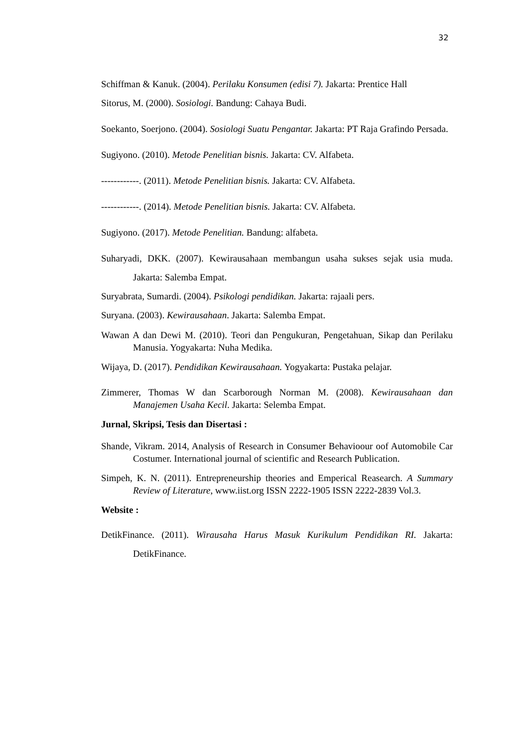32
Schiffman & Kanuk. (2004). Perilaku Konsumen (edisi 7). Jakarta: Prentice Hall
Sitorus, M. (2000). Sosiologi. Bandung: Cahaya Budi.
Soekanto, Soerjono. (2004). Sosiologi Suatu Pengantar. Jakarta: PT Raja Grafindo Persada.
Sugiyono. (2010). Metode Penelitian bisnis. Jakarta: CV. Alfabeta.
------------. (2011). Metode Penelitian bisnis. Jakarta: CV. Alfabeta.
------------. (2014). Metode Penelitian bisnis. Jakarta: CV. Alfabeta.
Sugiyono. (2017). Metode Penelitian. Bandung: alfabeta.
Suharyadi, DKK. (2007). Kewirausahaan membangun usaha sukses sejak usia muda. Jakarta: Salemba Empat.
Suryabrata, Sumardi. (2004). Psikologi pendidikan. Jakarta: rajaali pers.
Suryana. (2003). Kewirausahaan. Jakarta: Salemba Empat.
Wawan A dan Dewi M. (2010). Teori dan Pengukuran, Pengetahuan, Sikap dan Perilaku Manusia. Yogyakarta: Nuha Medika.
Wijaya, D. (2017). Pendidikan Kewirausahaan. Yogyakarta: Pustaka pelajar.
Zimmerer, Thomas W dan Scarborough Norman M. (2008). Kewirausahaan dan Manajemen Usaha Kecil. Jakarta: Selemba Empat.
Jurnal, Skripsi, Tesis dan Disertasi :
Shande, Vikram. 2014, Analysis of Research in Consumer Behavioour oof Automobile Car Costumer. International journal of scientific and Research Publication.
Simpeh, K. N. (2011). Entrepreneurship theories and Emperical Reasearch. A Summary Review of Literature, www.iist.org ISSN 2222-1905 ISSN 2222-2839 Vol.3.
Website :
DetikFinance. (2011). Wirausaha Harus Masuk Kurikulum Pendidikan RI. Jakarta: DetikFinance.